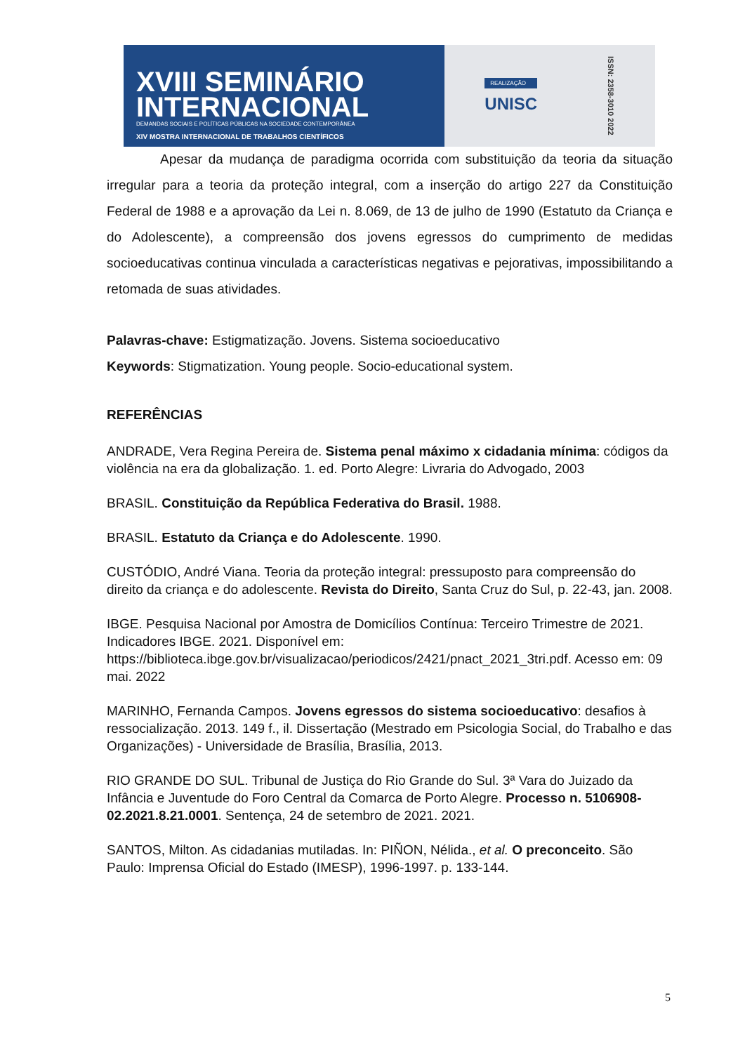XVIII SEMINÁRIO INTERNACIONAL
DEMANDAS SOCIAIS E POLÍTICAS PÚBLICAS NA SOCIEDADE CONTEMPORÂNEA
XIV MOSTRA INTERNACIONAL DE TRABALHOS CIENTÍFICOS
REALIZAÇÃO
UNISC
ISSN: 2358-3010 2022
Apesar da mudança de paradigma ocorrida com substituição da teoria da situação irregular para a teoria da proteção integral, com a inserção do artigo 227 da Constituição Federal de 1988 e a aprovação da Lei n. 8.069, de 13 de julho de 1990 (Estatuto da Criança e do Adolescente), a compreensão dos jovens egressos do cumprimento de medidas socioeducativas continua vinculada a características negativas e pejorativas, impossibilitando a retomada de suas atividades.
Palavras-chave: Estigmatização. Jovens. Sistema socioeducativo
Keywords: Stigmatization. Young people. Socio-educational system.
REFERÊNCIAS
ANDRADE, Vera Regina Pereira de. Sistema penal máximo x cidadania mínima: códigos da violência na era da globalização. 1. ed. Porto Alegre: Livraria do Advogado, 2003
BRASIL. Constituição da República Federativa do Brasil. 1988.
BRASIL. Estatuto da Criança e do Adolescente. 1990.
CUSTÓDIO, André Viana. Teoria da proteção integral: pressuposto para compreensão do direito da criança e do adolescente. Revista do Direito, Santa Cruz do Sul, p. 22-43, jan. 2008.
IBGE. Pesquisa Nacional por Amostra de Domicílios Contínua: Terceiro Trimestre de 2021. Indicadores IBGE. 2021. Disponível em: https://biblioteca.ibge.gov.br/visualizacao/periodicos/2421/pnact_2021_3tri.pdf. Acesso em: 09 mai. 2022
MARINHO, Fernanda Campos. Jovens egressos do sistema socioeducativo: desafios à ressocialização. 2013. 149 f., il. Dissertação (Mestrado em Psicologia Social, do Trabalho e das Organizações) - Universidade de Brasília, Brasília, 2013.
RIO GRANDE DO SUL. Tribunal de Justiça do Rio Grande do Sul. 3ª Vara do Juizado da Infância e Juventude do Foro Central da Comarca de Porto Alegre. Processo n. 5106908-02.2021.8.21.0001. Sentença, 24 de setembro de 2021. 2021.
SANTOS, Milton. As cidadanias mutiladas. In: PIÑON, Nélida., et al. O preconceito. São Paulo: Imprensa Oficial do Estado (IMESP), 1996-1997. p. 133-144.
5